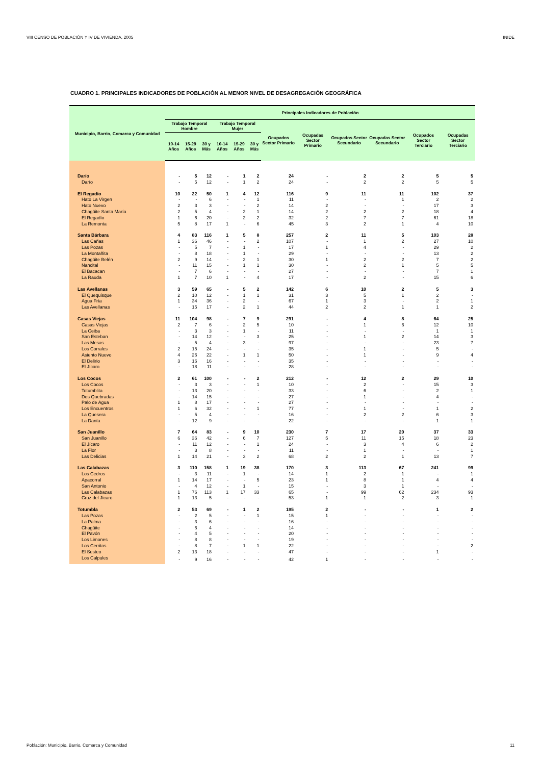VIII CENSO DE POBLACIÓN Y IV DE VIVIENDA, 2005 INIDE
CUADRO 1. PRINCIPALES INDICADORES DE POBLACIÓN AL MENOR NIVEL DE DESAGREGACIÓN GEOGRÁFICA
| Municipio, Barrio, Comarca y Comunidad | Principales Indicadores de Población | | | | | | | | | | | |
| --- | --- | --- | --- | --- | --- | --- | --- | --- | --- | --- | --- | --- |
| | Trabajo Temporal Hombre | | | Trabajo Temporal Mujer | | | Ocupados Sector Primario | Ocupadas Sector Primario | Ocupados Sector Secundario | Ocupadas Sector Secundario | Ocupados Sector Terciario | Ocupadas Sector Terciario |
| | 10-14 Años | 15-29 Años | 30 y Más | 10-14 Años | 15-29 Años | 30 y Más | | | | | | |
| Darío | - | 5 | 12 | - | 1 | 2 | 24 | - | 2 | 2 | 5 | 5 |
| Darío | - | 5 | 12 | - | 1 | 2 | 24 | - | 2 | 2 | 5 | 5 |
| El Regadío | 10 | 22 | 50 | 1 | 4 | 12 | 116 | 9 | 11 | 11 | 102 | 37 |
| Hato La Virgen | - | - | 6 | - | - | 1 | 11 | - | - | 1 | 2 | 2 |
| Hato Nuevo | 2 | 3 | 3 | - | - | 2 | 14 | 2 | - | - | 17 | 3 |
| Chagüite Santa María | 2 | 5 | 4 | - | 2 | 1 | 14 | 2 | 2 | 2 | 18 | 4 |
| El Regadío | 1 | 6 | 20 | - | 2 | 2 | 32 | 2 | 7 | 7 | 61 | 18 |
| La Remonta | 5 | 8 | 17 | 1 | - | 6 | 45 | 3 | 2 | 1 | 4 | 10 |
| Santa Bárbara | 4 | 83 | 116 | 1 | 5 | 8 | 257 | 2 | 11 | 5 | 103 | 28 |
| Las Cañas | 1 | 36 | 46 | - | - | 2 | 107 | - | 1 | 2 | 27 | 10 |
| Las Pozas | - | 5 | 7 | - | 1 | - | 17 | 1 | 4 | - | 29 | 2 |
| La Montañita | - | 8 | 18 | - | 1 | - | 29 | - | - | - | 13 | 2 |
| Chagüite Belén | 2 | 9 | 14 | - | 2 | 1 | 30 | 1 | 2 | 2 | 7 | 2 |
| Nancital | - | 11 | 15 | - | 1 | 1 | 30 | - | 2 | 1 | 5 | 5 |
| El Bacacan | - | 7 | 6 | - | - | - | 27 | - | - | - | 7 | 1 |
| La Rauda | 1 | 7 | 10 | 1 | - | 4 | 17 | - | 2 | - | 15 | 6 |
| Las Avellanas | 3 | 59 | 65 | - | 5 | 2 | 142 | 6 | 10 | 2 | 5 | 3 |
| El Quequisque | 2 | 10 | 12 | - | 1 | 1 | 31 | 3 | 5 | 1 | 2 | - |
| Agua Fría | 1 | 34 | 36 | - | 2 | - | 67 | 1 | 3 | - | 2 | 1 |
| Las Avellanas | - | 15 | 17 | - | 2 | 1 | 44 | 2 | 2 | 1 | 1 | 2 |
| Casas Viejas | 11 | 104 | 98 | - | 7 | 9 | 291 | - | 4 | 8 | 64 | 25 |
| Casas Viejas | 2 | 7 | 6 | - | 2 | 5 | 10 | - | 1 | 6 | 12 | 10 |
| La Ceiba | - | 3 | 3 | - | 1 | - | 11 | - | - | - | 1 | 1 |
| San Esteban | - | 14 | 12 | - | - | 3 | 25 | - | 1 | 2 | 14 | 3 |
| Las Mesas | - | 5 | 4 | - | 3 | - | 97 | - | - | - | 23 | 7 |
| Los Corrales | 2 | 15 | 24 | - | - | - | 35 | - | 1 | - | 5 | - |
| Asiento Nuevo | 4 | 26 | 22 | - | 1 | 1 | 50 | - | 1 | - | 9 | 4 |
| El Delirio | 3 | 16 | 16 | - | - | - | 35 | - | - | - | - | - |
| El Jícaro | - | 18 | 11 | - | - | - | 28 | - | - | - | - | - |
| Los Cocos | 2 | 61 | 100 | - | - | 2 | 212 | - | 12 | 2 | 29 | 10 |
| Los Cocos | - | 3 | 3 | - | - | 1 | 10 | - | 2 | - | 15 | 3 |
| Totumblita | - | 13 | 20 | - | - | - | 33 | - | 6 | - | 2 | 1 |
| Dos Quebradas | - | 14 | 15 | - | - | - | 27 | - | 1 | - | 4 | - |
| Palo de Agua | 1 | 8 | 17 | - | - | - | 27 | - | - | - | - | - |
| Los Encuentros | 1 | 6 | 32 | - | - | 1 | 77 | - | 1 | - | 1 | 2 |
| La Quesera | - | 5 | 4 | - | - | - | 16 | - | 2 | 2 | 6 | 3 |
| La Danta | - | 12 | 9 | - | - | - | 22 | - | - | - | 1 | 1 |
| San Juanillo | 7 | 64 | 83 | - | 9 | 10 | 230 | 7 | 17 | 20 | 37 | 33 |
| San Juanillo | 6 | 36 | 42 | - | 6 | 7 | 127 | 5 | 11 | 15 | 18 | 23 |
| El Jícaro | - | 11 | 12 | - | - | 1 | 24 | - | 3 | 4 | 6 | 2 |
| La Flor | - | 3 | 8 | - | - | - | 11 | - | 1 | - | - | 1 |
| Las Delicias | 1 | 14 | 21 | - | 3 | 2 | 68 | 2 | 2 | 1 | 13 | 7 |
| Las Calabazas | 3 | 110 | 158 | 1 | 19 | 38 | 170 | 3 | 113 | 67 | 241 | 99 |
| Los Cedros | - | 3 | 11 | - | 1 | - | 14 | 1 | 2 | 1 | - | 1 |
| Apacorral | 1 | 14 | 17 | - | - | 5 | 23 | 1 | 8 | 1 | 4 | 4 |
| San Antonio | - | 4 | 12 | - | 1 | - | 15 | - | 3 | 1 | - | - |
| Las Calabazas | 1 | 76 | 113 | 1 | 17 | 33 | 65 | - | 99 | 62 | 234 | 93 |
| Cruz del Jícaro | 1 | 13 | 5 | - | - | - | 53 | 1 | 1 | 2 | 3 | 1 |
| Totumbla | 2 | 53 | 69 | - | 1 | 2 | 195 | 2 | - | - | 1 | 2 |
| Las Pozas | - | 2 | 5 | - | - | 1 | 15 | 1 | - | - | - | - |
| La Palma | - | 3 | 6 | - | - | - | 16 | - | - | - | - | - |
| Chagüite | - | 6 | 4 | - | - | - | 14 | - | - | - | - | - |
| El Pavón | - | 4 | 5 | - | - | - | 20 | - | - | - | - | - |
| Los Limones | - | 8 | 8 | - | - | - | 19 | - | - | - | - | - |
| Los Cerritos | - | 8 | 7 | - | 1 | 1 | 22 | - | - | - | - | 2 |
| El Sesteo | 2 | 13 | 18 | - | - | - | 47 | - | - | - | 1 | - |
| Los Calpules | - | 9 | 16 | - | - | - | 42 | 1 | - | - | - | - |
Población: Municipio, Barrio, Comarca y Comunidad 11